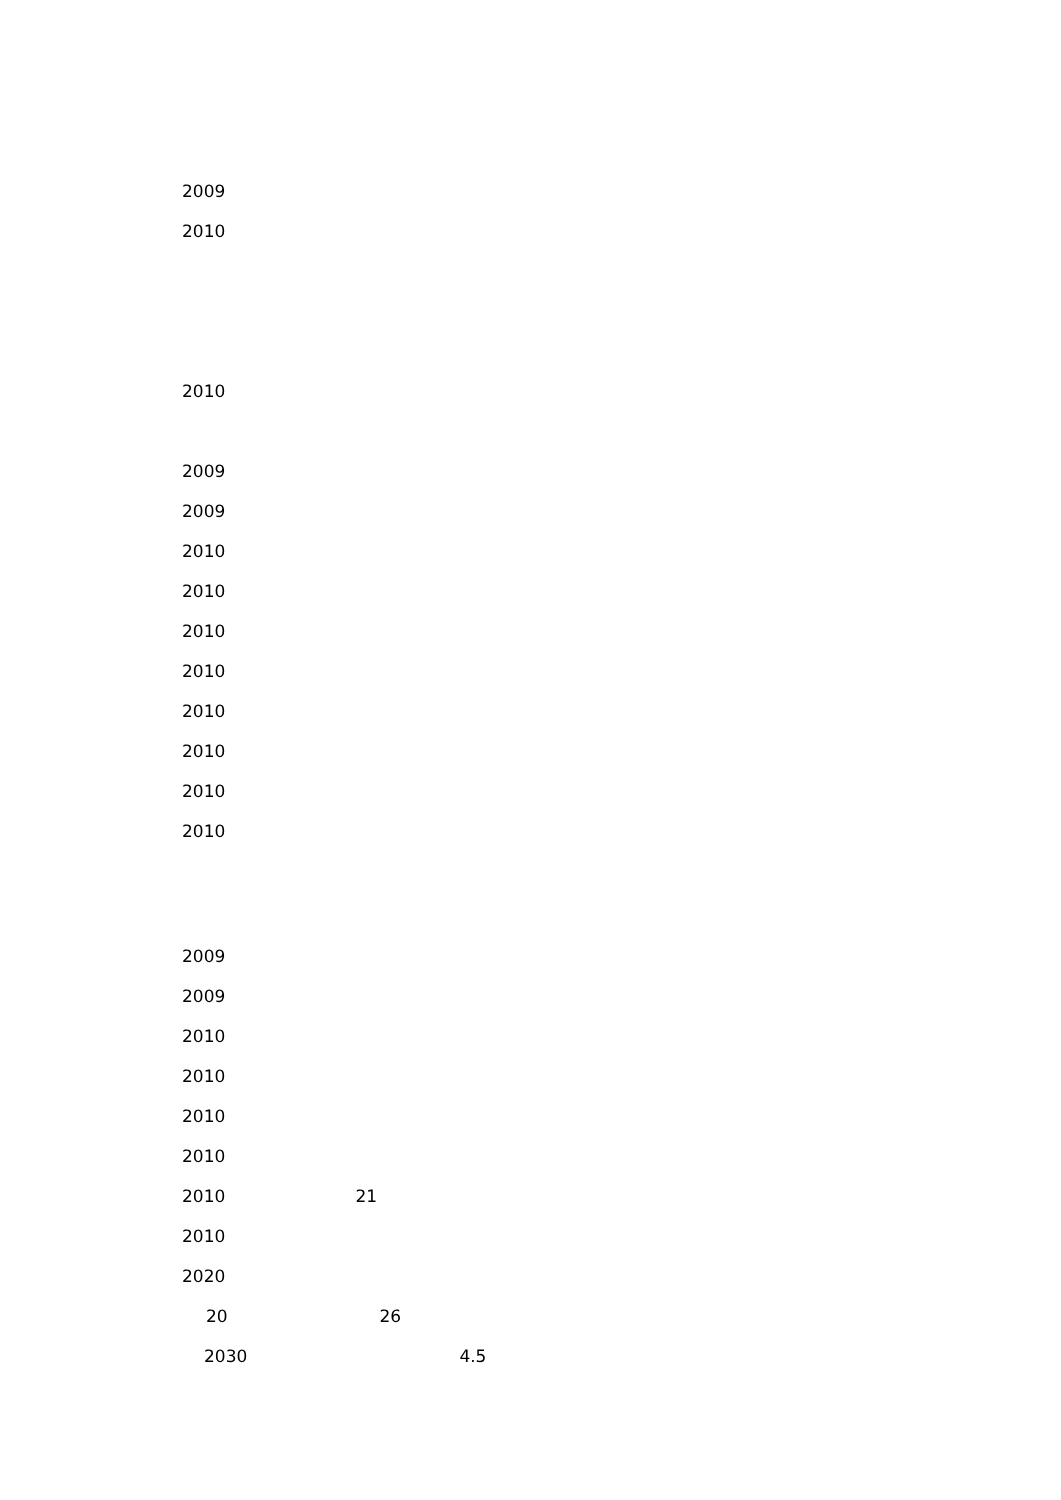2009
2010
2010
2009
2009
2010
2010
2010
2010
2010
2010
2010
2010
2009
2009
2010
2010
2010
2010
2010 21
2010
2020
20 26
2030 4.5